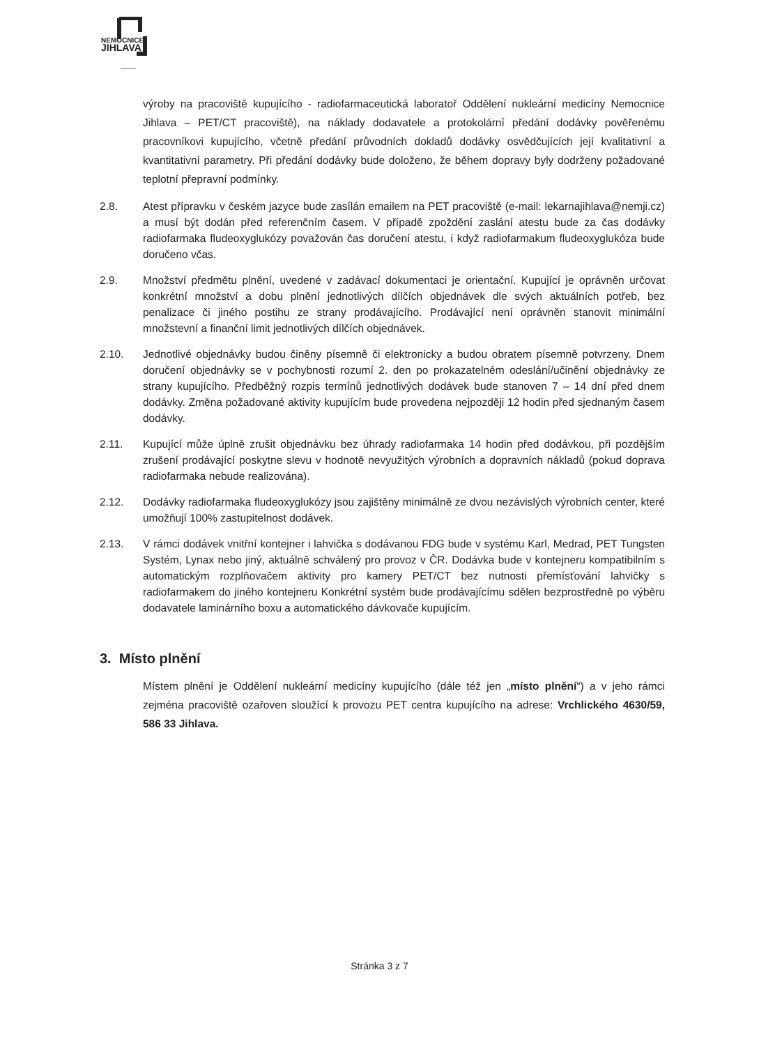NEMOCNICE
JIHLAVA
výroby na pracoviště kupujícího - radiofarmaceutická laboratoř Oddělení nukleární medicíny Nemocnice Jihlava – PET/CT pracoviště), na náklady dodavatele a protokolární předání dodávky pověřenému pracovníkovi kupujícího, včetně předání průvodních dokladů dodávky osvědčujících její kvalitativní a kvantitativní parametry. Při předání dodávky bude doloženo, že během dopravy byly dodrženy požadované teplotní přepravní podmínky.
2.8. Atest přípravku v českém jazyce bude zasílán emailem na PET pracoviště (e-mail: lekarnajihlava@nemji.cz) a musí být dodán před referenčním časem. V případě zpoždění zaslání atestu bude za čas dodávky radiofarmaka fludeoxyglukózy považován čas doručení atestu, i když radiofarmakum fludeoxyglukóza bude doručeno včas.
2.9. Množství předmětu plnění, uvedené v zadávací dokumentaci je orientační. Kupující je oprávněn určovat konkrétní množství a dobu plnění jednotlivých dílčích objednávek dle svých aktuálních potřeb, bez penalizace či jiného postihu ze strany prodávajícího. Prodávající není oprávněn stanovit minimální množstevní a finanční limit jednotlivých dílčích objednávek.
2.10. Jednotlivé objednávky budou činěny písemně či elektronicky a budou obratem písemně potvrzeny. Dnem doručení objednávky se v pochybnosti rozumí 2. den po prokazatelném odeslání/učinění objednávky ze strany kupujícího. Předběžný rozpis termínů jednotlivých dodávek bude stanoven 7 – 14 dní před dnem dodávky. Změna požadované aktivity kupujícím bude provedena nejpozději 12 hodin před sjednaným časem dodávky.
2.11. Kupující může úplně zrušit objednávku bez úhrady radiofarmaka 14 hodin před dodávkou, při pozdějším zrušení prodávající poskytne slevu v hodnotě nevyužitých výrobních a dopravních nákladů (pokud doprava radiofarmaka nebude realizována).
2.12. Dodávky radiofarmaka fludeoxyglukózy jsou zajištěny minimálně ze dvou nezávislých výrobních center, které umožňují 100% zastupitelnost dodávek.
2.13. V rámci dodávek vnitřní kontejner i lahvička s dodávanou FDG bude v systému Karl, Medrad, PET Tungsten Systém, Lynax nebo jiný, aktuálně schválený pro provoz v ČR. Dodávka bude v kontejneru kompatibilním s automatickým rozplňovačem aktivity pro kamery PET/CT bez nutnosti přemísťování lahvičky s radiofarmakem do jiného kontejneru Konkrétní systém bude prodávajícímu sdělen bezprostředně po výběru dodavatele laminárního boxu a automatického dávkovače kupujícím.
3. Místo plnění
Místem plnění je Oddělení nukleární medicíny kupujícího (dále též jen „místo plnění“) a v jeho rámci zejména pracoviště ozařoven sloužící k provozu PET centra kupujícího na adrese: Vrchlického 4630/59, 586 33 Jihlava.
Stránka 3 z 7